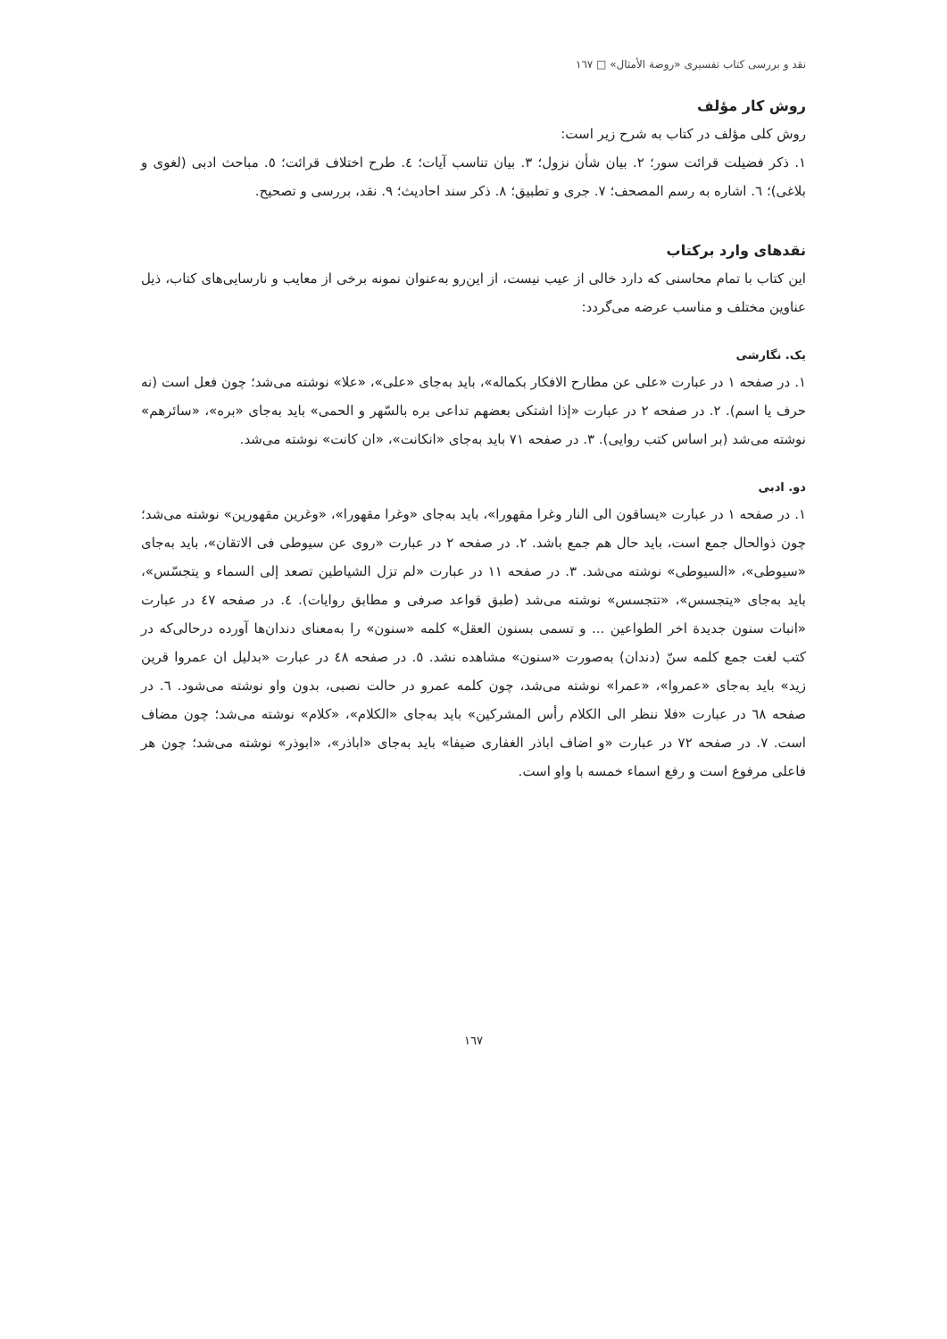نقد و بررسی کتاب تفسیری «روضة الأمثال» □ ١٦٧
روش کار مؤلف
روش کلی مؤلف در کتاب به شرح زیر است:
١. ذکر فضیلت قرائت سور؛ ٢. بیان شأن نزول؛ ٣. بیان تناسب آیات؛ ٤. طرح اختلاف قرائت؛ ٥. مباحث ادبی (لغوی و بلاغی)؛ ٦. اشاره به رسم المصحف؛ ٧. جری و تطبیق؛ ٨. ذکر سند احادیث؛ ٩. نقد، بررسی و تصحیح.
نقدهای وارد برکتاب
این کتاب با تمام محاسنی که دارد خالی از عیب نیست، از این‌رو به‌عنوان نمونه برخی از معایب و نارسایی‌های کتاب، ذیل عناوین مختلف و مناسب عرضه می‌گردد:
یک. نگارشی
١. در صفحه ١ در عبارت «علی عن مطارح الافکار بکماله»، باید به‌جای «علی»، «علا» نوشته می‌شد؛ چون فعل است (نه حرف یا اسم). ٢. در صفحه ٢ در عبارت «إذا اشتکی بعضهم تداعی بره بالسّهر و الحمی» باید به‌جای «بره»، «سائرهم» نوشته می‌شد (بر اساس کتب روایی). ٣. در صفحه ٧١ باید به‌جای «انکانت»، «ان کانت» نوشته می‌شد.
دو. ادبی
١. در صفحه ١ در عبارت «یساقون الی النار وغرا مقهورا»، باید به‌جای «وغرا مقهورا»، «وغرین مقهورین» نوشته می‌شد؛ چون ذوالحال جمع است، باید حال هم جمع باشد. ٢. در صفحه ٢ در عبارت «روی عن سیوطی فی الاتقان»، باید به‌جای «سیوطی»، «السیوطی» نوشته می‌شد. ٣. در صفحه ١١ در عبارت «لم تزل الشیاطین تصعد إلی السماء و یتجسّس»، باید به‌جای «یتجسس»، «تتجسس» نوشته می‌شد (طبق قواعد صرفی و مطابق روایات). ٤. در صفحه ٤٧ در عبارت «انبات سنون جدیدة اخر الطواعین ... و تسمی بسنون العقل» کلمه «سنون» را به‌معنای دندان‌ها آورده درحالی‌که در کتب لغت جمع کلمه سنّ (دندان) به‌صورت «سنون» مشاهده نشد. ٥. در صفحه ٤٨ در عبارت «بدلیل ان عمروا قرین زید» باید به‌جای «عمروا»، «عمرا» نوشته می‌شد، چون کلمه عمرو در حالت نصبی، بدون واو نوشته می‌شود. ٦. در صفحه ٦٨ در عبارت «فلا ننظر الی الکلام رأس المشرکین» باید به‌جای «الکلام»، «کلام» نوشته می‌شد؛ چون مضاف است. ٧. در صفحه ٧٢ در عبارت «و اضاف اباذر الغفاری ضیفا» باید به‌جای «اباذر»، «ابوذر» نوشته می‌شد؛ چون هر فاعلی مرفوع است و رفع اسماء خمسه با واو است.
١٦٧